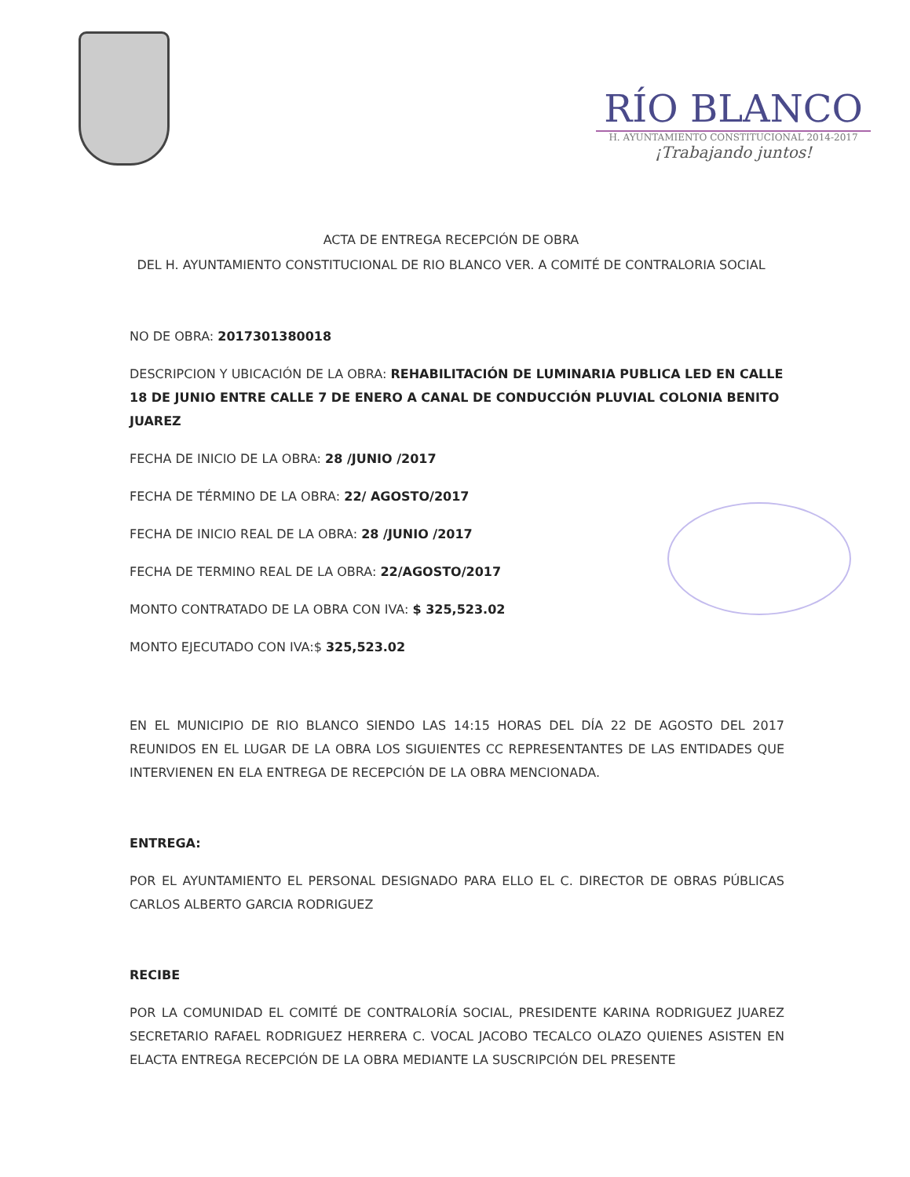RÍO BLANCO
H. AYUNTAMIENTO CONSTITUCIONAL 2014-2017
¡Trabajando juntos!
ACTA DE ENTREGA RECEPCIÓN DE OBRA
DEL H. AYUNTAMIENTO CONSTITUCIONAL DE RIO BLANCO VER. A COMITÉ DE CONTRALORIA SOCIAL
NO DE OBRA: 2017301380018
DESCRIPCION Y UBICACIÓN DE LA OBRA: REHABILITACIÓN DE LUMINARIA PUBLICA LED EN CALLE 18 DE JUNIO ENTRE CALLE 7 DE ENERO A CANAL DE CONDUCCIÓN PLUVIAL COLONIA BENITO JUAREZ
FECHA DE INICIO DE LA OBRA: 28 /JUNIO /2017
FECHA DE TÉRMINO DE LA OBRA: 22/ AGOSTO/2017
FECHA DE INICIO REAL DE LA OBRA: 28 /JUNIO /2017
FECHA DE TERMINO REAL DE LA OBRA: 22/AGOSTO/2017
MONTO CONTRATADO DE LA OBRA CON IVA: $ 325,523.02
MONTO EJECUTADO CON IVA:$ 325,523.02
EN EL MUNICIPIO DE RIO BLANCO SIENDO LAS 14:15 HORAS DEL DÍA 22 DE AGOSTO DEL 2017 REUNIDOS EN EL LUGAR DE LA OBRA LOS SIGUIENTES CC REPRESENTANTES DE LAS ENTIDADES QUE INTERVIENEN EN ELA ENTREGA DE RECEPCIÓN DE LA OBRA MENCIONADA.
ENTREGA:
POR EL AYUNTAMIENTO EL PERSONAL DESIGNADO PARA ELLO EL C. DIRECTOR DE OBRAS PÚBLICAS CARLOS ALBERTO GARCIA RODRIGUEZ
RECIBE
POR LA COMUNIDAD EL COMITÉ DE CONTRALORÍA SOCIAL, PRESIDENTE KARINA RODRIGUEZ JUAREZ SECRETARIO RAFAEL RODRIGUEZ HERRERA C. VOCAL JACOBO TECALCO OLAZO QUIENES ASISTEN EN ELACTA ENTREGA RECEPCIÓN DE LA OBRA MEDIANTE LA SUSCRIPCIÓN DEL PRESENTE